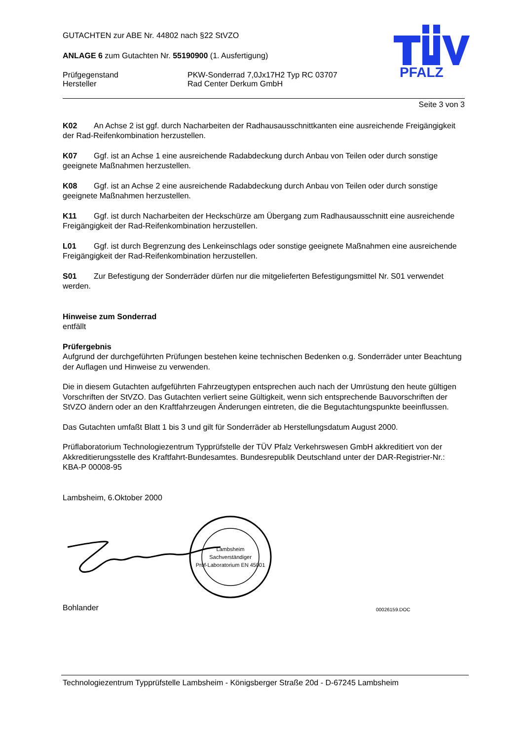PFALZ
GUTACHTEN zur ABE Nr. 44802 nach §22 StVZO
ANLAGE 6 zum Gutachten Nr. 55190900 (1. Ausfertigung)
Prüfgegenstand
Hersteller
PKW-Sonderrad 7,0Jx17H2 Typ RC 03707
Rad Center Derkum GmbH
Seite 3 von 3
K02 An Achse 2 ist ggf. durch Nacharbeiten der Radhausausschnittkanten eine ausreichende Freigängigkeit der Rad-Reifenkombination herzustellen.
K07 Ggf. ist an Achse 1 eine ausreichende Radabdeckung durch Anbau von Teilen oder durch sonstige geeignete Maßnahmen herzustellen.
K08 Ggf. ist an Achse 2 eine ausreichende Radabdeckung durch Anbau von Teilen oder durch sonstige geeignete Maßnahmen herzustellen.
K11 Ggf. ist durch Nacharbeiten der Heckschürze am Übergang zum Radhausausschnitt eine ausreichende Freigängigkeit der Rad-Reifenkombination herzustellen.
L01 Ggf. ist durch Begrenzung des Lenkeinschlags oder sonstige geeignete Maßnahmen eine ausreichende Freigängigkeit der Rad-Reifenkombination herzustellen.
S01 Zur Befestigung der Sonderräder dürfen nur die mitgelieferten Befestigungsmittel Nr. S01 verwendet werden.
Hinweise zum Sonderrad
entfällt
Prüfergebnis
Aufgrund der durchgeführten Prüfungen bestehen keine technischen Bedenken o.g. Sonderräder unter Beachtung der Auflagen und Hinweise zu verwenden.
Die in diesem Gutachten aufgeführten Fahrzeugtypen entsprechen auch nach der Umrüstung den heute gültigen Vorschriften der StVZO. Das Gutachten verliert seine Gültigkeit, wenn sich entsprechende Bauvorschriften der StVZO ändern oder an den Kraftfahrzeugen Änderungen eintreten, die die Begutachtungspunkte beeinflussen.
Das Gutachten umfaßt Blatt 1 bis 3 und gilt für Sonderräder ab Herstellungsdatum August 2000.
Prüflaboratorium Technologiezentrum Typprüfstelle der TÜV Pfalz Verkehrswesen GmbH akkreditiert von der Akkreditierungsstelle des Kraftfahrt-Bundesamtes. Bundesrepublik Deutschland unter der DAR-Registrier-Nr.: KBA-P 00008-95
Lambsheim, 6.Oktober 2000
Lambsheim
Sachverständiger
Prüf-Laboratorium EN 45001
Bohlander
00026159.DOC
Technologiezentrum Typprüfstelle Lambsheim - Königsberger Straße 20d - D-67245 Lambsheim